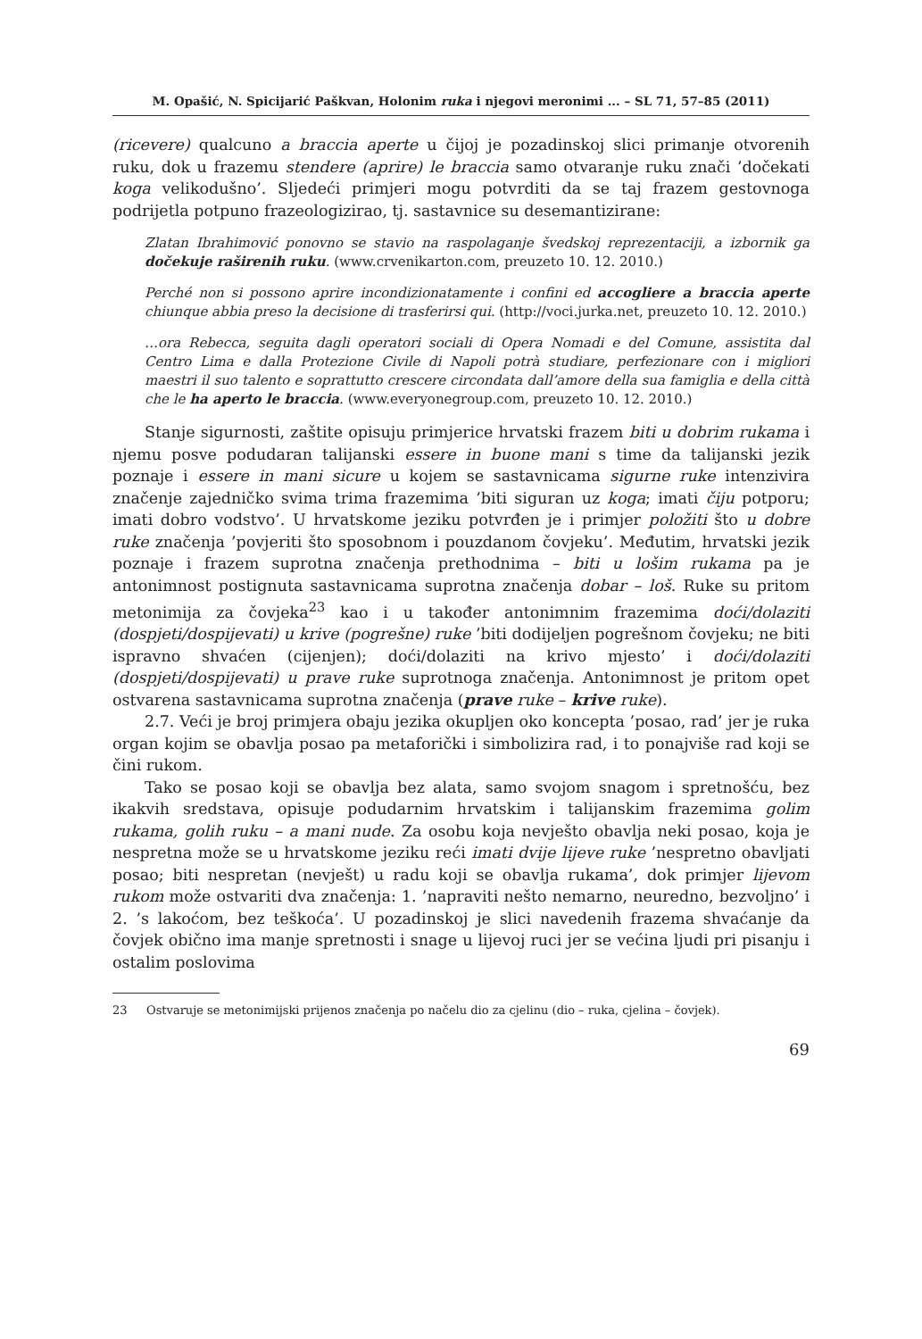M. Opašić, N. Spicijarić Paškvan, Holonim ruka i njegovi meronimi ... – SL 71, 57–85 (2011)
(ricevere) qualcuno a braccia aperte u čijoj je pozadinskoj slici primanje otvorenih ruku, dok u frazemu stendere (aprire) le braccia samo otvaranje ruku znači ’dočekati koga velikodušno’. Sljedeći primjeri mogu potvrditi da se taj frazem gestovnoga podrijetla potpuno frazeologizirao, tj. sastavnice su desemantizirane:
Zlatan Ibrahimović ponovno se stavio na raspolaganje švedskoj reprezentaciji, a izbornik ga dočekuje raširenih ruku. (www.crvenikarton.com, preuzeto 10. 12. 2010.)
Perché non si possono aprire incondizionatamente i confini ed accogliere a braccia aperte chiunque abbia preso la decisione di trasferirsi qui. (http://voci.jurka.net, preuzeto 10. 12. 2010.)
…ora Rebecca, seguita dagli operatori sociali di Opera Nomadi e del Comune, assistita dal Centro Lima e dalla Protezione Civile di Napoli potrà studiare, perfezionare con i migliori maestri il suo talento e soprattutto crescere circondata dall’amore della sua famiglia e della città che le ha aperto le braccia. (www.everyonegroup.com, preuzeto 10. 12. 2010.)
Stanje sigurnosti, zaštite opisuju primjerice hrvatski frazem biti u dobrim rukama i njemu posve podudaran talijanski essere in buone mani s time da talijanski jezik poznaje i essere in mani sicure u kojem se sastavnicama sigurne ruke intenzivira značenje zajedničko svima trima frazemima ’biti siguran uz koga; imati čiju potporu; imati dobro vodstvo’. U hrvatskome jeziku potvrđen je i primjer položiti što u dobre ruke značenja ’povjeriti što sposobnom i pouzdanom čovjeku’. Međutim, hrvatski jezik poznaje i frazem suprotna značenja prethodnima – biti u lošim rukama pa je antonimnost postignuta sastavnicama suprotna značenja dobar – loš. Ruke su pritom metonimija za čovjeka<sup>23</sup> kao i u također antonimnim frazemima doći/dolaziti (dospjeti/dospijevati) u krive (pogrešne) ruke ’biti dodijeljen pogrešnom čovjeku; ne biti ispravno shvaćen (cijenjen); doći/dolaziti na krivo mjesto’ i doći/dolaziti (dospjeti/dospijevati) u prave ruke suprotnoga značenja. Antonimnost je pritom opet ostvarena sastavnicama suprotna značenja (prave ruke – krive ruke).
2.7. Veći je broj primjera obaju jezika okupljen oko koncepta ’posao, rad’ jer je ruka organ kojim se obavlja posao pa metaforički i simbolizira rad, i to ponajviše rad koji se čini rukom.
Tako se posao koji se obavlja bez alata, samo svojom snagom i spretnošću, bez ikakvih sredstava, opisuje podudarnim hrvatskim i talijanskim frazemima golim rukama, golih ruku – a mani nude. Za osobu koja nevješto obavlja neki posao, koja je nespretna može se u hrvatskome jeziku reći imati dvije lijeve ruke ’nespretno obavljati posao; biti nespretan (nevješt) u radu koji se obavlja rukama’, dok primjer lijevom rukom može ostvariti dva značenja: 1. ’napraviti nešto nemarno, neuredno, bezvoljno’ i 2. ’s lakoćom, bez teškoća’. U pozadinskoj je slici navedenih frazema shvaćanje da čovjek obično ima manje spretnosti i snage u lijevoj ruci jer se većina ljudi pri pisanju i ostalim poslovima
23 Ostvaruje se metonimijski prijenos značenja po načelu dio za cjelinu (dio – ruka, cjelina – čovjek).
69